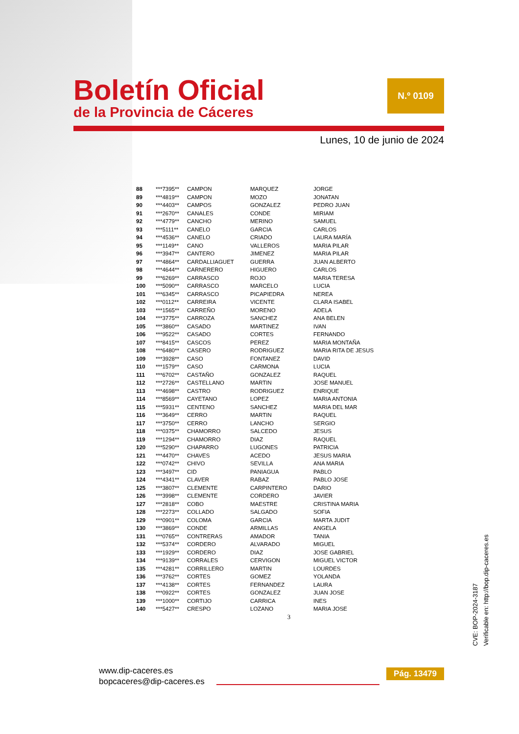Boletín Oficial
de la Provincia de Cáceres
N.º 0109
Lunes, 10 de junio de 2024
| 88 | ***7395** | CAMPON | MARQUEZ | JORGE |
| 89 | ***4819** | CAMPON | MOZO | JONATAN |
| 90 | ***4403** | CAMPOS | GONZALEZ | PEDRO JUAN |
| 91 | ***2670** | CANALES | CONDE | MIRIAM |
| 92 | ***4779** | CANCHO | MERINO | SAMUEL |
| 93 | ***5111** | CANELO | GARCIA | CARLOS |
| 94 | ***4536** | CANELO | CRIADO | LAURA MARÍA |
| 95 | ***1149** | CANO | VALLEROS | MARIA PILAR |
| 96 | ***3947** | CANTERO | JIMENEZ | MARIA PILAR |
| 97 | ***4864** | CARDALLIAGUET | GUERRA | JUAN ALBERTO |
| 98 | ***4644** | CARNERERO | HIGUERO | CARLOS |
| 99 | ***6269** | CARRASCO | ROJO | MARIA TERESA |
| 100 | ***5090** | CARRASCO | MARCELO | LUCIA |
| 101 | ***6345** | CARRASCO | PICAPIEDRA | NEREA |
| 102 | ***0112** | CARREIRA | VICENTE | CLARA ISABEL |
| 103 | ***1565** | CARREÑO | MORENO | ADELA |
| 104 | ***3775** | CARROZA | SANCHEZ | ANA BELEN |
| 105 | ***3860** | CASADO | MARTINEZ | IVAN |
| 106 | ***9522** | CASADO | CORTES | FERNANDO |
| 107 | ***8415** | CASCOS | PEREZ | MARIA MONTAÑA |
| 108 | ***6480** | CASERO | RODRIGUEZ | MARIA RITA DE JESUS |
| 109 | ***3928** | CASO | FONTANEZ | DAVID |
| 110 | ***1579** | CASO | CARMONA | LUCIA |
| 111 | ***6702** | CASTAÑO | GONZALEZ | RAQUEL |
| 112 | ***2726** | CASTELLANO | MARTIN | JOSE MANUEL |
| 113 | ***4698** | CASTRO | RODRIGUEZ | ENRIQUE |
| 114 | ***8569** | CAYETANO | LOPEZ | MARIA ANTONIA |
| 115 | ***5931** | CENTENO | SANCHEZ | MARIA DEL MAR |
| 116 | ***3649** | CERRO | MARTIN | RAQUEL |
| 117 | ***3750** | CERRO | LANCHO | SERGIO |
| 118 | ***0375** | CHAMORRO | SALCEDO | JESUS |
| 119 | ***1294** | CHAMORRO | DIAZ | RAQUEL |
| 120 | ***5290** | CHAPARRO | LUGONES | PATRICIA |
| 121 | ***4470** | CHAVES | ACEDO | JESUS MARIA |
| 122 | ***0742** | CHIVO | SEVILLA | ANA MARIA |
| 123 | ***3497** | CID | PANIAGUA | PABLO |
| 124 | ***4341** | CLAVER | RABAZ | PABLO JOSE |
| 125 | ***3807** | CLEMENTE | CARPINTERO | DARIO |
| 126 | ***3998** | CLEMENTE | CORDERO | JAVIER |
| 127 | ***2818** | COBO | MAESTRE | CRISTINA MARIA |
| 128 | ***2273** | COLLADO | SALGADO | SOFIA |
| 129 | ***0901** | COLOMA | GARCIA | MARTA JUDIT |
| 130 | ***3869** | CONDE | ARMILLAS | ANGELA |
| 131 | ***0765** | CONTRERAS | AMADOR | TANIA |
| 132 | ***5374** | CORDERO | ALVARADO | MIGUEL |
| 133 | ***1929** | CORDERO | DIAZ | JOSE GABRIEL |
| 134 | ***9139** | CORRALES | CERVIGON | MIGUEL VICTOR |
| 135 | ***4281** | CORRILLERO | MARTIN | LOURDES |
| 136 | ***3762** | CORTES | GOMEZ | YOLANDA |
| 137 | ***4138** | CORTES | FERNANDEZ | LAURA |
| 138 | ***0922** | CORTES | GONZALEZ | JUAN JOSE |
| 139 | ***1000** | CORTIJO | CARRICA | INES |
| 140 | ***5427** | CRESPO | LOZANO | MARIA JOSE |
3
CVE: BOP-2024-3187
Verificable en: http://bop.dip-caceres.es
www.dip-caceres.es
bopcaceres@dip-caceres.es
Pág. 13479